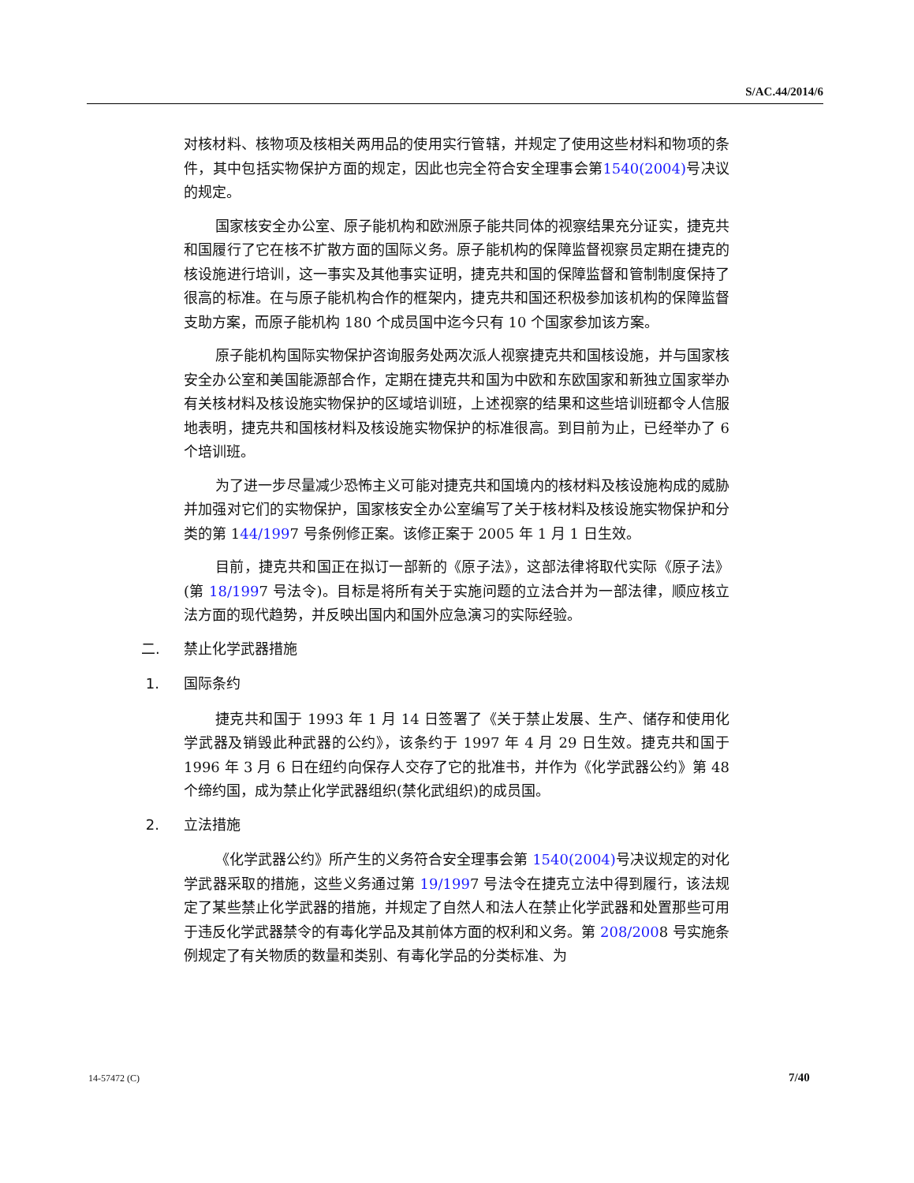S/AC.44/2014/6
对核材料、核物项及核相关两用品的使用实行管辖，并规定了使用这些材料和物项的条件，其中包括实物保护方面的规定，因此也完全符合安全理事会第1540(2004) 号决议的规定。
国家核安全办公室、原子能机构和欧洲原子能共同体的视察结果充分证实，捷克共和国履行了它在核不扩散方面的国际义务。原子能机构的保障监督视察员定期在捷克的核设施进行培训，这一事实及其他事实证明，捷克共和国的保障监督和管制制度保持了很高的标准。在与原子能机构合作的框架内，捷克共和国还积极参加该机构的保障监督支助方案，而原子能机构 180 个成员国中迄今只有 10 个国家参加该方案。
原子能机构国际实物保护咨询服务处两次派人视察捷克共和国核设施，并与国家核安全办公室和美国能源部合作，定期在捷克共和国为中欧和东欧国家和新独立国家举办有关核材料及核设施实物保护的区域培训班，上述视察的结果和这些培训班都令人信服地表明，捷克共和国核材料及核设施实物保护的标准很高。到目前为止，已经举办了 6 个培训班。
为了进一步尽量减少恐怖主义可能对捷克共和国境内的核材料及核设施构成的威胁并加强对它们的实物保护，国家核安全办公室编写了关于核材料及核设施实物保护和分类的第 144/1997 号条例修正案。该修正案于 2005 年 1 月 1 日生效。
目前，捷克共和国正在拟订一部新的《原子法》，这部法律将取代实际《原子法》(第 18/1997 号法令)。目标是将所有关于实施问题的立法合并为一部法律，顺应核立法方面的现代趋势，并反映出国内和国外应急演习的实际经验。
二. 禁止化学武器措施
1. 国际条约
捷克共和国于 1993 年 1 月 14 日签署了《关于禁止发展、生产、储存和使用化学武器及销毁此种武器的公约》，该条约于 1997 年 4 月 29 日生效。捷克共和国于 1996 年 3 月 6 日在纽约向保存人交存了它的批准书，并作为《化学武器公约》第 48 个缔约国，成为禁止化学武器组织(禁化武组织)的成员国。
2. 立法措施
《化学武器公约》所产生的义务符合安全理事会第 1540(2004) 号决议规定的对化学武器采取的措施，这些义务通过第 19/1997 号法令在捷克立法中得到履行，该法规定了某些禁止化学武器的措施，并规定了自然人和法人在禁止化学武器和处置那些可用于违反化学武器禁令的有毒化学品及其前体方面的权利和义务。第 208/2008 号实施条例规定了有关物质的数量和类别、有毒化学品的分类标准、为
14-57472 (C) 7/40